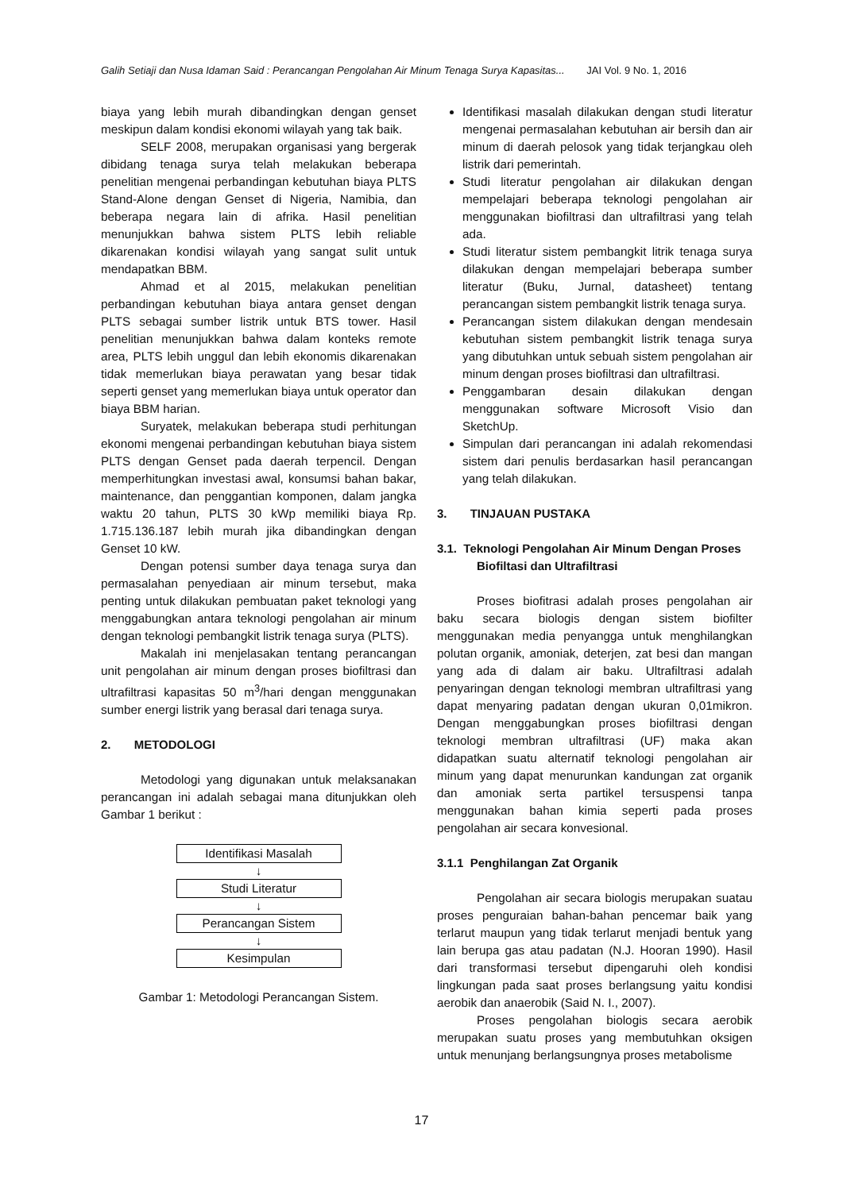Galih Setiaji dan Nusa Idaman Said : Perancangan Pengolahan Air Minum Tenaga Surya Kapasitas... JAI Vol. 9 No. 1, 2016
biaya yang lebih murah dibandingkan dengan genset meskipun dalam kondisi ekonomi wilayah yang tak baik.
SELF 2008, merupakan organisasi yang bergerak dibidang tenaga surya telah melakukan beberapa penelitian mengenai perbandingan kebutuhan biaya PLTS Stand-Alone dengan Genset di Nigeria, Namibia, dan beberapa negara lain di afrika. Hasil penelitian menunjukkan bahwa sistem PLTS lebih reliable dikarenakan kondisi wilayah yang sangat sulit untuk mendapatkan BBM.
Ahmad et al 2015, melakukan penelitian perbandingan kebutuhan biaya antara genset dengan PLTS sebagai sumber listrik untuk BTS tower. Hasil penelitian menunjukkan bahwa dalam konteks remote area, PLTS lebih unggul dan lebih ekonomis dikarenakan tidak memerlukan biaya perawatan yang besar tidak seperti genset yang memerlukan biaya untuk operator dan biaya BBM harian.
Suryatek, melakukan beberapa studi perhitungan ekonomi mengenai perbandingan kebutuhan biaya sistem PLTS dengan Genset pada daerah terpencil. Dengan memperhitungkan investasi awal, konsumsi bahan bakar, maintenance, dan penggantian komponen, dalam jangka waktu 20 tahun, PLTS 30 kWp memiliki biaya Rp. 1.715.136.187 lebih murah jika dibandingkan dengan Genset 10 kW.
Dengan potensi sumber daya tenaga surya dan permasalahan penyediaan air minum tersebut, maka penting untuk dilakukan pembuatan paket teknologi yang menggabungkan antara teknologi pengolahan air minum dengan teknologi pembangkit listrik tenaga surya (PLTS).
Makalah ini menjelasakan tentang perancangan unit pengolahan air minum dengan proses biofiltrasi dan ultrafiltrasi kapasitas 50 m<sup>3</sup>/hari dengan menggunakan sumber energi listrik yang berasal dari tenaga surya.
2. METODOLOGI
Metodologi yang digunakan untuk melaksanakan perancangan ini adalah sebagai mana ditunjukkan oleh Gambar 1 berikut :
Identifikasi Masalah
↓
Studi Literatur
↓
Perancangan Sistem
↓
Kesimpulan
Gambar 1: Metodologi Perancangan Sistem.
Identifikasi masalah dilakukan dengan studi literatur mengenai permasalahan kebutuhan air bersih dan air minum di daerah pelosok yang tidak terjangkau oleh listrik dari pemerintah.
Studi literatur pengolahan air dilakukan dengan mempelajari beberapa teknologi pengolahan air menggunakan biofiltrasi dan ultrafiltrasi yang telah ada.
Studi literatur sistem pembangkit litrik tenaga surya dilakukan dengan mempelajari beberapa sumber literatur (Buku, Jurnal, datasheet) tentang perancangan sistem pembangkit listrik tenaga surya.
Perancangan sistem dilakukan dengan mendesain kebutuhan sistem pembangkit listrik tenaga surya yang dibutuhkan untuk sebuah sistem pengolahan air minum dengan proses biofiltrasi dan ultrafiltrasi.
Penggambaran desain dilakukan dengan menggunakan software Microsoft Visio dan SketchUp.
Simpulan dari perancangan ini adalah rekomendasi sistem dari penulis berdasarkan hasil perancangan yang telah dilakukan.
3. TINJAUAN PUSTAKA
3.1. Teknologi Pengolahan Air Minum Dengan Proses Biofiltasi dan Ultrafiltrasi
Proses biofitrasi adalah proses pengolahan air baku secara biologis dengan sistem biofilter menggunakan media penyangga untuk menghilangkan polutan organik, amoniak, deterjen, zat besi dan mangan yang ada di dalam air baku. Ultrafiltrasi adalah penyaringan dengan teknologi membran ultrafiltrasi yang dapat menyaring padatan dengan ukuran 0,01mikron. Dengan menggabungkan proses biofiltrasi dengan teknologi membran ultrafiltrasi (UF) maka akan didapatkan suatu alternatif teknologi pengolahan air minum yang dapat menurunkan kandungan zat organik dan amoniak serta partikel tersuspensi tanpa menggunakan bahan kimia seperti pada proses pengolahan air secara konvesional.
3.1.1 Penghilangan Zat Organik
Pengolahan air secara biologis merupakan suatau proses penguraian bahan-bahan pencemar baik yang terlarut maupun yang tidak terlarut menjadi bentuk yang lain berupa gas atau padatan (N.J. Hooran 1990). Hasil dari transformasi tersebut dipengaruhi oleh kondisi lingkungan pada saat proses berlangsung yaitu kondisi aerobik dan anaerobik (Said N. I., 2007).
Proses pengolahan biologis secara aerobik merupakan suatu proses yang membutuhkan oksigen untuk menunjang berlangsungnya proses metabolisme
17